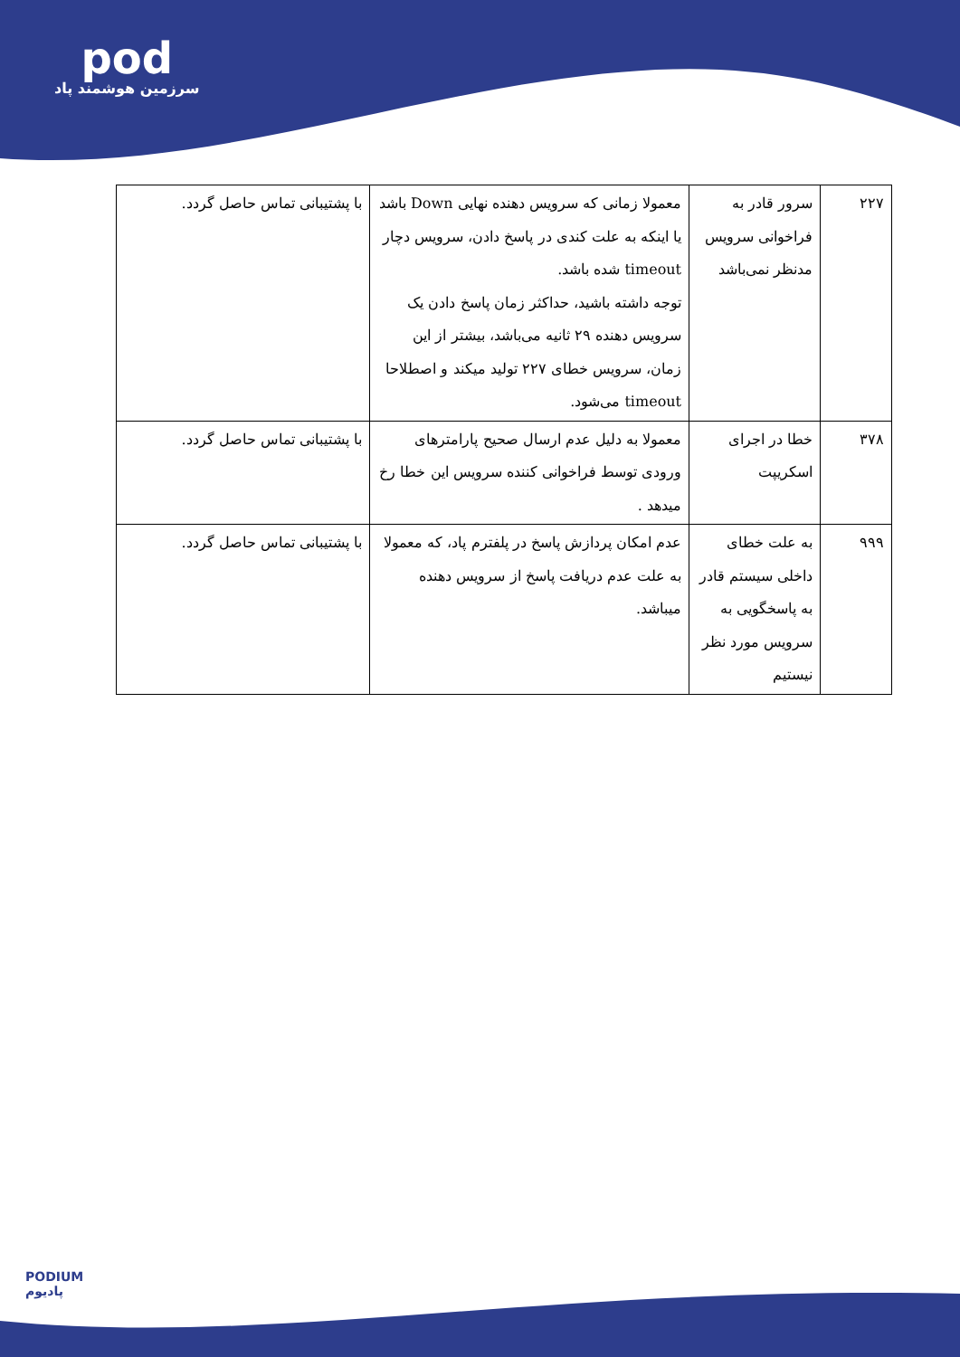pod
سرزمین هوشمند پاد
| ۲۲۷ | سرور قادر به فراخوانی سرویس مدنظر نمی‌باشد | معمولا زمانی که سرویس دهنده نهایی Down باشد یا اینکه به علت کندی در پاسخ دادن، سرویس دچار timeout شده باشد. توجه داشته باشید، حداکثر زمان پاسخ دادن یک سرویس دهنده ۲۹ ثانیه می‌باشد، بیشتر از این زمان، سرویس خطای ۲۲۷ تولید میکند و اصطلاحا timeout می‌شود. | با پشتیبانی تماس حاصل گردد. |
| ۳۷۸ | خطا در اجرای اسکریپت | معمولا به دلیل عدم ارسال صحیح پارامترهای ورودی توسط فراخوانی کننده سرویس این خطا رخ میدهد . | با پشتیبانی تماس حاصل گردد. |
| ۹۹۹ | به علت خطای داخلی سیستم قادر به پاسخگویی به سرویس مورد نظر نیستیم | عدم امکان پردازش پاسخ در پلفترم پاد، که معمولا به علت عدم دریافت پاسخ از سرویس دهنده میباشد. | با پشتیبانی تماس حاصل گردد. |
PODIUM
پادیوم